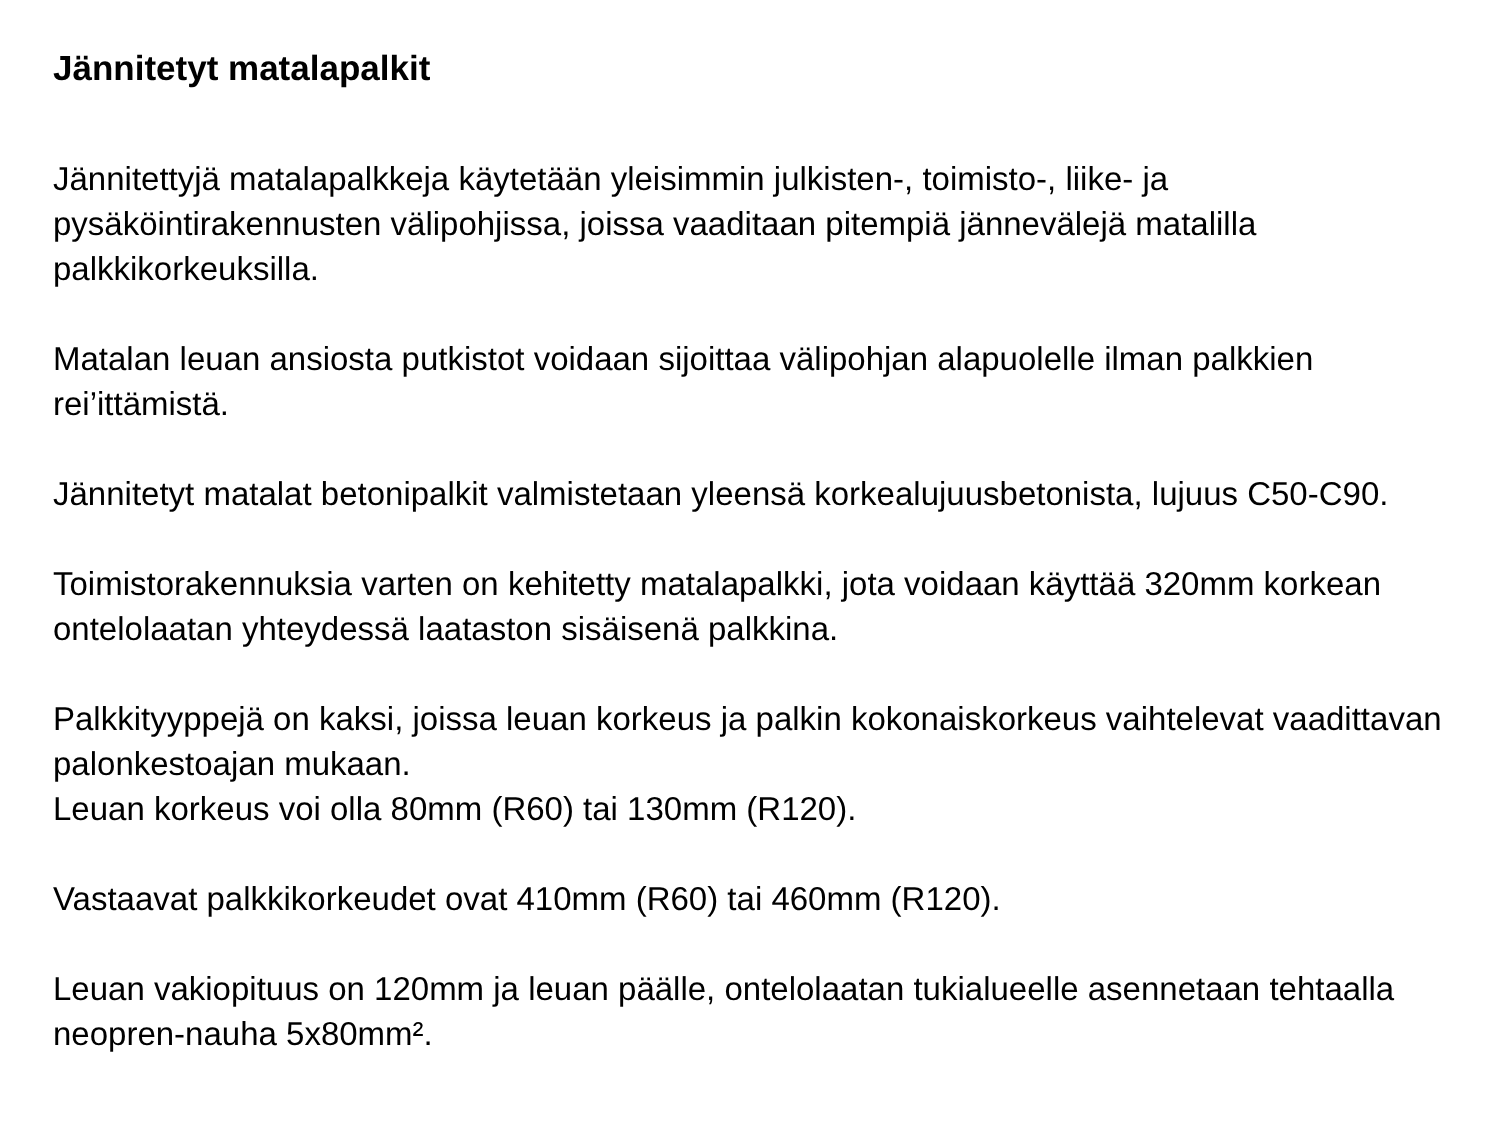Jännitetyt matalapalkit
Jännitettyjä matalapalkkeja käytetään yleisimmin julkisten-, toimisto-, liike- ja pysäköintirakennusten välipohjissa, joissa vaaditaan pitempiä jännevälejä matalilla palkkikorkeuksilla.
Matalan leuan ansiosta putkistot voidaan sijoittaa välipohjan alapuolelle ilman palkkien rei’ittämistä.
Jännitetyt matalat betonipalkit valmistetaan yleensä korkealujuusbetonista, lujuus C50-C90.
Toimistorakennuksia varten on kehitetty matalapalkki, jota voidaan käyttää 320mm korkean ontelolaatan yhteydessä laataston sisäisenä palkkina.
Palkkityyppejä on kaksi, joissa leuan korkeus ja palkin kokonaiskorkeus vaihtelevat vaadittavan palonkestoajan mukaan.
Leuan korkeus voi olla 80mm (R60) tai 130mm (R120).
Vastaavat palkkikorkeudet ovat 410mm (R60) tai 460mm (R120).
Leuan vakiopituus on 120mm ja leuan päälle, ontelolaatan tukialueelle asennetaan tehtaalla neopren-nauha 5x80mm².